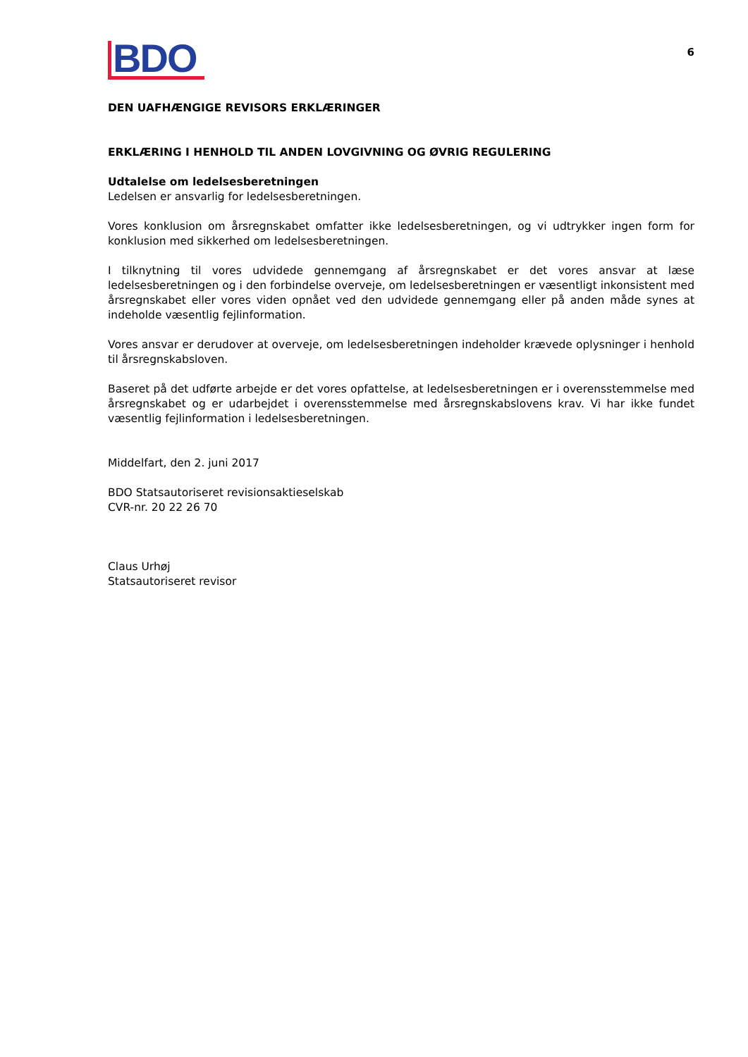BDO
6
DEN UAFHÆNGIGE REVISORS ERKLÆRINGER
ERKLÆRING I HENHOLD TIL ANDEN LOVGIVNING OG ØVRIG REGULERING
Udtalelse om ledelsesberetningen
Ledelsen er ansvarlig for ledelsesberetningen.
Vores konklusion om årsregnskabet omfatter ikke ledelsesberetningen, og vi udtrykker ingen form for konklusion med sikkerhed om ledelsesberetningen.
I tilknytning til vores udvidede gennemgang af årsregnskabet er det vores ansvar at læse ledelsesberetningen og i den forbindelse overveje, om ledelsesberetningen er væsentligt inkonsistent med årsregnskabet eller vores viden opnået ved den udvidede gennemgang eller på anden måde synes at indeholde væsentlig fejlinformation.
Vores ansvar er derudover at overveje, om ledelsesberetningen indeholder krævede oplysninger i henhold til årsregnskabsloven.
Baseret på det udførte arbejde er det vores opfattelse, at ledelsesberetningen er i overensstemmelse med årsregnskabet og er udarbejdet i overensstemmelse med årsregnskabslovens krav. Vi har ikke fundet væsentlig fejlinformation i ledelsesberetningen.
Middelfart, den 2. juni 2017
BDO Statsautoriseret revisionsaktieselskab
CVR-nr. 20 22 26 70
Claus Urhøj
Statsautoriseret revisor